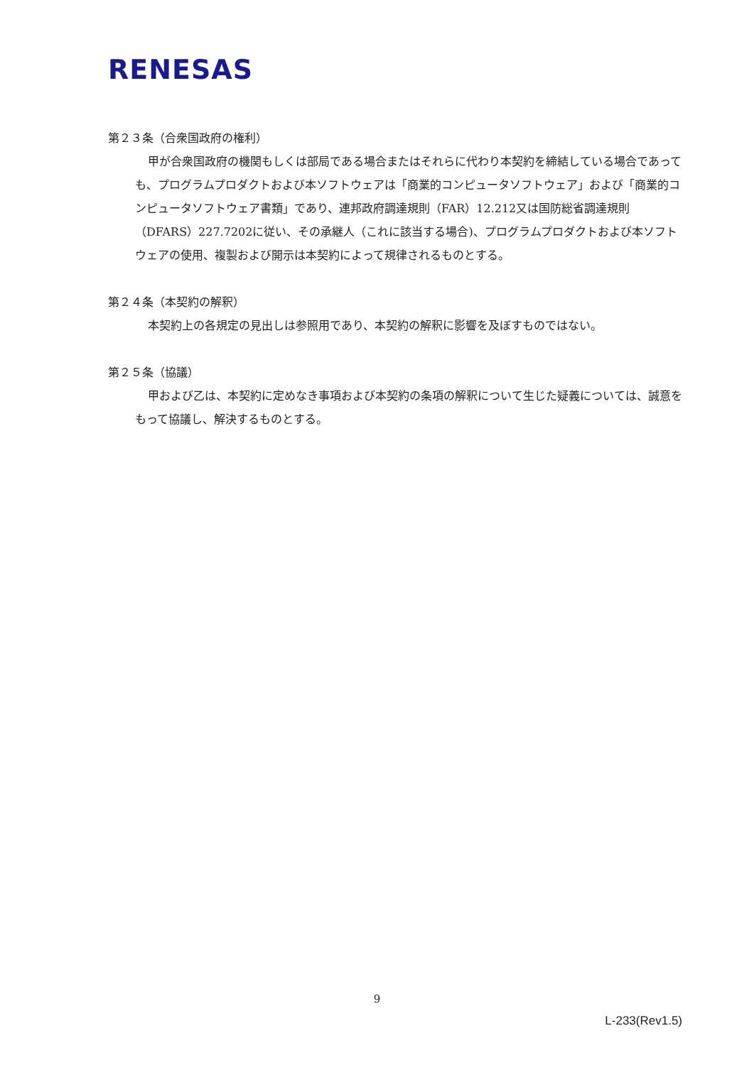RENESAS
第２３条（合衆国政府の権利）
甲が合衆国政府の機関もしくは部局である場合またはそれらに代わり本契約を締結している場合であっても、プログラムプロダクトおよび本ソフトウェアは「商業的コンピュータソフトウェア」および「商業的コンピュータソフトウェア書類」であり、連邦政府調達規則（FAR）12.212又は国防総省調達規則（DFARS）227.7202に従い、その承継人（これに該当する場合)、プログラムプロダクトおよび本ソフトウェアの使用、複製および開示は本契約によって規律されるものとする。
第２４条（本契約の解釈）
本契約上の各規定の見出しは参照用であり、本契約の解釈に影響を及ぼすものではない。
第２５条（協議）
甲および乙は、本契約に定めなき事項および本契約の条項の解釈について生じた疑義については、誠意をもって協議し、解決するものとする。
9
L-233(Rev1.5)